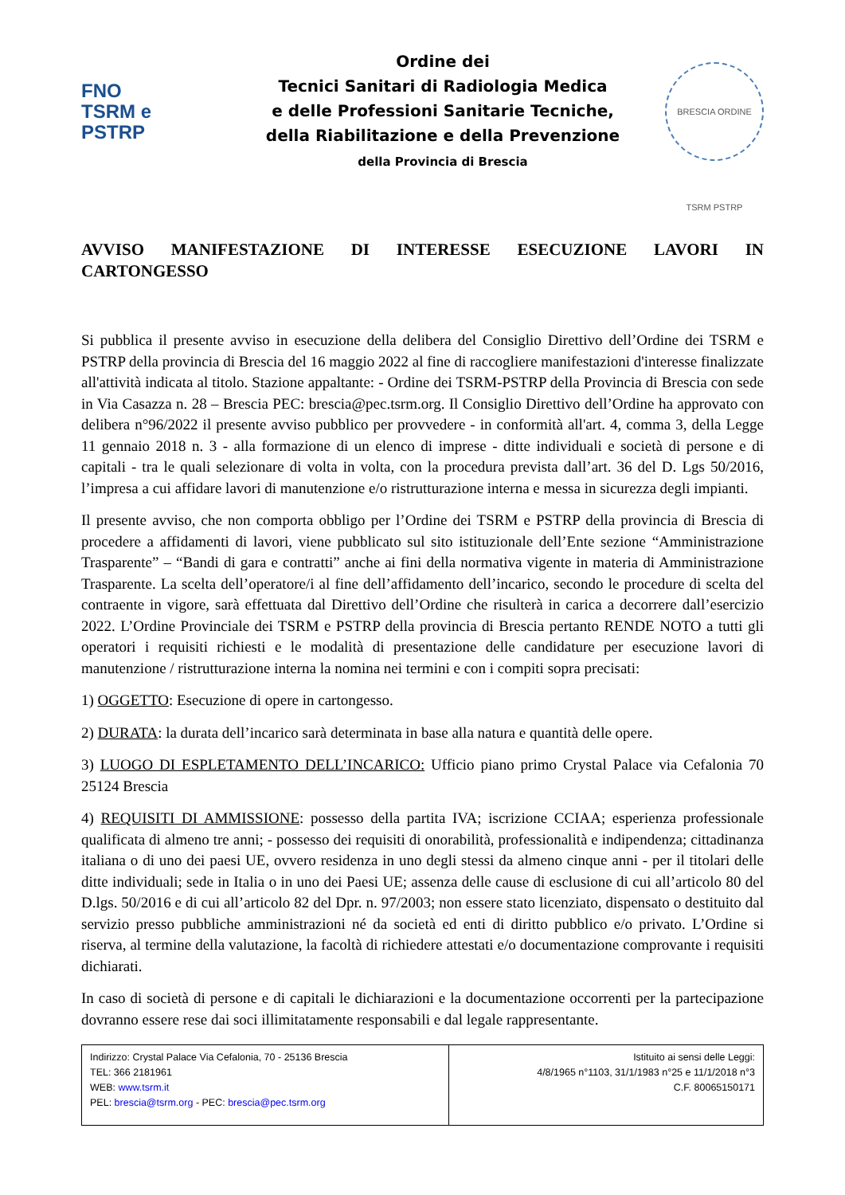FNO
TSRM e
PSTRP
Ordine dei
Tecnici Sanitari di Radiologia Medica
e delle Professioni Sanitarie Tecniche,
della Riabilitazione e della Prevenzione
della Provincia di Brescia
BRESCIA ORDINE TSRM PSTRP
AVVISO MANIFESTAZIONE DI INTERESSE ESECUZIONE LAVORI IN CARTONGESSO
Si pubblica il presente avviso in esecuzione della delibera del Consiglio Direttivo dell’Ordine dei TSRM e PSTRP della provincia di Brescia del 16 maggio 2022 al fine di raccogliere manifestazioni d'interesse finalizzate all'attività indicata al titolo. Stazione appaltante: - Ordine dei TSRM-PSTRP della Provincia di Brescia con sede in Via Casazza n. 28 – Brescia PEC: brescia@pec.tsrm.org. Il Consiglio Direttivo dell’Ordine ha approvato con delibera n°96/2022 il presente avviso pubblico per provvedere - in conformità all'art. 4, comma 3, della Legge 11 gennaio 2018 n. 3 - alla formazione di un elenco di imprese - ditte individuali e società di persone e di capitali - tra le quali selezionare di volta in volta, con la procedura prevista dall’art. 36 del D. Lgs 50/2016, l’impresa a cui affidare lavori di manutenzione e/o ristrutturazione interna e messa in sicurezza degli impianti.
Il presente avviso, che non comporta obbligo per l’Ordine dei TSRM e PSTRP della provincia di Brescia di procedere a affidamenti di lavori, viene pubblicato sul sito istituzionale dell’Ente sezione “Amministrazione Trasparente” – “Bandi di gara e contratti” anche ai fini della normativa vigente in materia di Amministrazione Trasparente. La scelta dell’operatore/i al fine dell’affidamento dell’incarico, secondo le procedure di scelta del contraente in vigore, sarà effettuata dal Direttivo dell’Ordine che risulterà in carica a decorrere dall’esercizio 2022. L’Ordine Provinciale dei TSRM e PSTRP della provincia di Brescia pertanto RENDE NOTO a tutti gli operatori i requisiti richiesti e le modalità di presentazione delle candidature per esecuzione lavori di manutenzione / ristrutturazione interna la nomina nei termini e con i compiti sopra precisati:
1) OGGETTO: Esecuzione di opere in cartongesso.
2) DURATA: la durata dell’incarico sarà determinata in base alla natura e quantità delle opere.
3) LUOGO DI ESPLETAMENTO DELL’INCARICO: Ufficio piano primo Crystal Palace via Cefalonia 70 25124 Brescia
4) REQUISITI DI AMMISSIONE: possesso della partita IVA; iscrizione CCIAA; esperienza professionale qualificata di almeno tre anni; - possesso dei requisiti di onorabilità, professionalità e indipendenza; cittadinanza italiana o di uno dei paesi UE, ovvero residenza in uno degli stessi da almeno cinque anni - per il titolari delle ditte individuali; sede in Italia o in uno dei Paesi UE; assenza delle cause di esclusione di cui all’articolo 80 del D.lgs. 50/2016 e di cui all’articolo 82 del Dpr. n. 97/2003; non essere stato licenziato, dispensato o destituito dal servizio presso pubbliche amministrazioni né da società ed enti di diritto pubblico e/o privato. L’Ordine si riserva, al termine della valutazione, la facoltà di richiedere attestati e/o documentazione comprovante i requisiti dichiarati.
In caso di società di persone e di capitali le dichiarazioni e la documentazione occorrenti per la partecipazione dovranno essere rese dai soci illimitatamente responsabili e dal legale rappresentante.
| Indirizzo: Crystal Palace Via Cefalonia, 70 - 25136 Brescia TEL: 366 2181961 WEB: www.tsrm.it PEL: brescia@tsrm.org - PEC: brescia@pec.tsrm.org | Istituito ai sensi delle Leggi: 4/8/1965 n°1103, 31/1/1983 n°25 e 11/1/2018 n°3 C.F. 80065150171 |